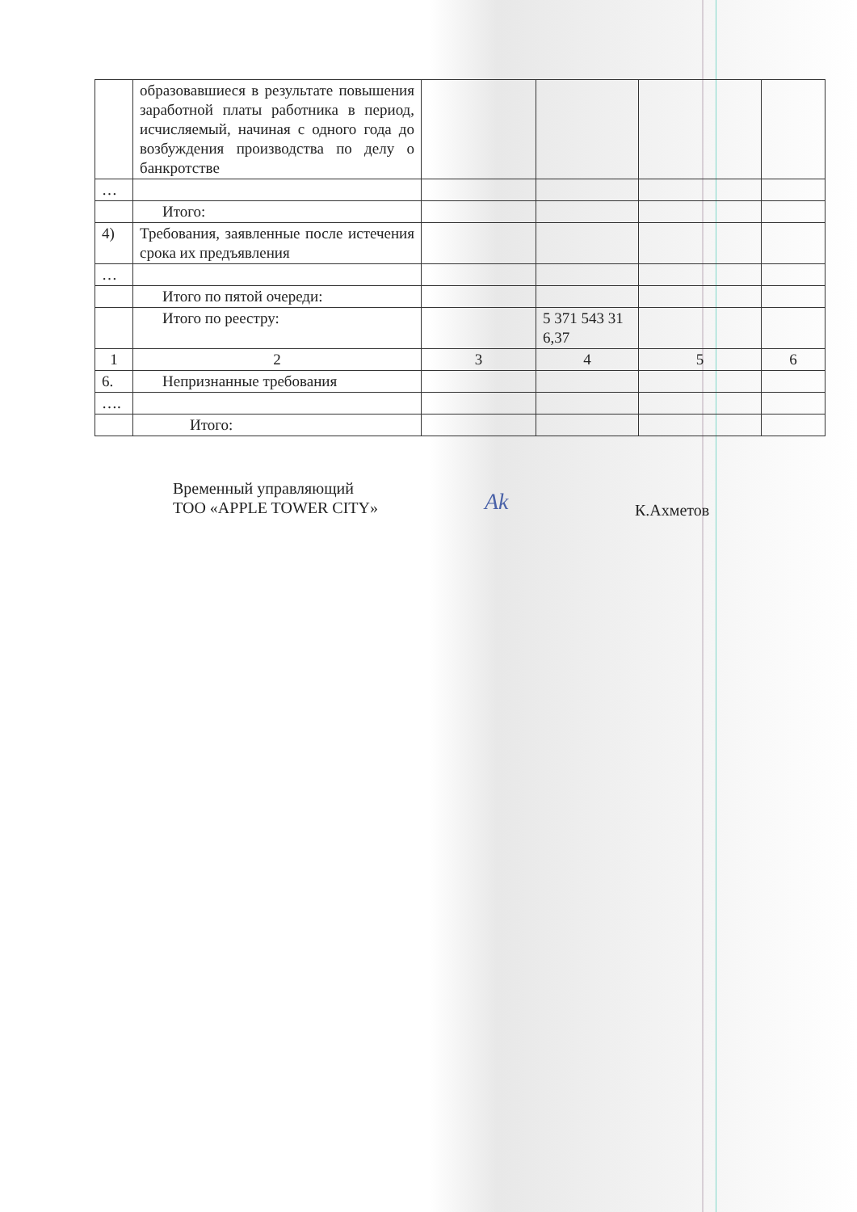| | образовавшиеся в результате повышения заработной платы работника в период, исчисляемый, начиная с одного года до возбуждения производства по делу о банкротстве | | | | |
| … | | | | | |
| | Итого: | | | | |
| 4) | Требования, заявленные после истечения срока их предъявления | | | | |
| … | | | | | |
| | Итого по пятой очереди: | | | | |
| | Итого по реестру: | | 5 371 543 31 6,37 | | |
| 1 | 2 | 3 | 4 | 5 | 6 |
| 6. | Непризнанные требования | | | | |
| …. | | | | | |
| | Итого: | | | | |
Временный управляющий
ТОО «APPLE TOWER CITY»
Ak К.Ахметов